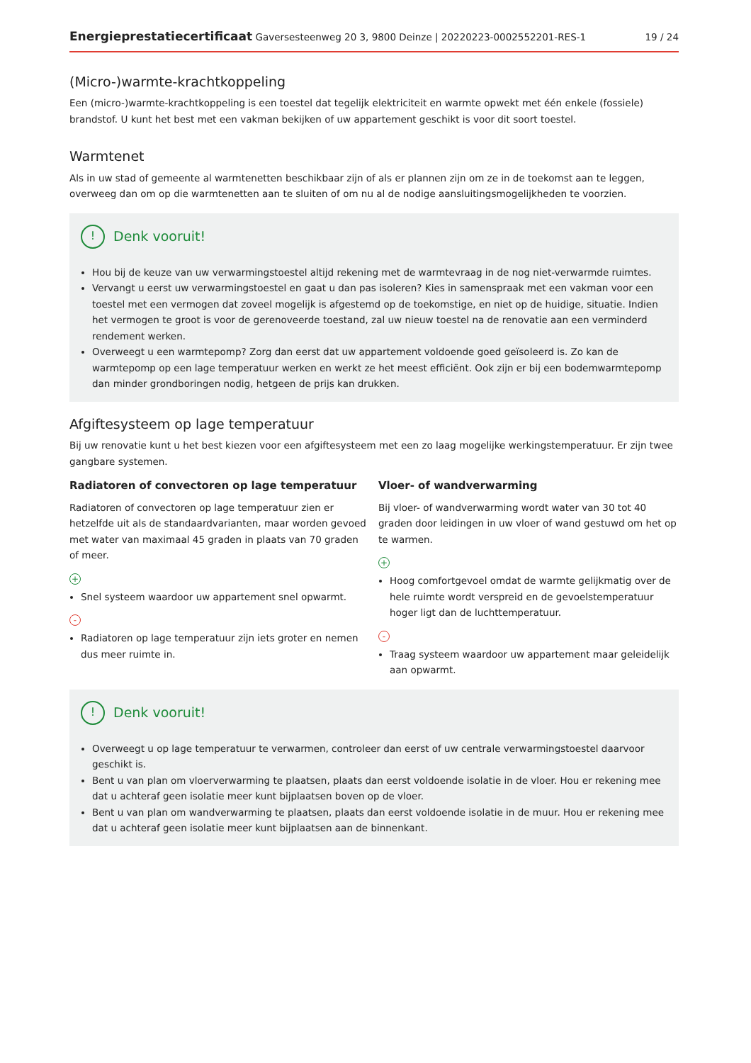Energieprestatiecertificaat Gaversesteenweg 20 3, 9800 Deinze | 20220223-0002552201-RES-1 19 / 24
(Micro-)warmte-krachtkoppeling
Een (micro-)warmte-krachtkoppeling is een toestel dat tegelijk elektriciteit en warmte opwekt met één enkele (fossiele) brandstof. U kunt het best met een vakman bekijken of uw appartement geschikt is voor dit soort toestel.
Warmtenet
Als in uw stad of gemeente al warmtenetten beschikbaar zijn of als er plannen zijn om ze in de toekomst aan te leggen, overweeg dan om op die warmtenetten aan te sluiten of om nu al de nodige aansluitingsmogelijkheden te voorzien.
! Denk vooruit!
Hou bij de keuze van uw verwarmingstoestel altijd rekening met de warmtevraag in de nog niet-verwarmde ruimtes.
Vervangt u eerst uw verwarmingstoestel en gaat u dan pas isoleren? Kies in samenspraak met een vakman voor een toestel met een vermogen dat zoveel mogelijk is afgestemd op de toekomstige, en niet op de huidige, situatie. Indien het vermogen te groot is voor de gerenoveerde toestand, zal uw nieuw toestel na de renovatie aan een verminderd rendement werken.
Overweegt u een warmtepomp? Zorg dan eerst dat uw appartement voldoende goed geïsoleerd is. Zo kan de warmtepomp op een lage temperatuur werken en werkt ze het meest efficiënt. Ook zijn er bij een bodemwarmtepomp dan minder grondboringen nodig, hetgeen de prijs kan drukken.
Afgiftesysteem op lage temperatuur
Bij uw renovatie kunt u het best kiezen voor een afgiftesysteem met een zo laag mogelijke werkingstemperatuur. Er zijn twee gangbare systemen.
Radiatoren of convectoren op lage temperatuur
Radiatoren of convectoren op lage temperatuur zien er hetzelfde uit als de standaardvarianten, maar worden gevoed met water van maximaal 45 graden in plaats van 70 graden of meer.
+
Snel systeem waardoor uw appartement snel opwarmt.
-
Radiatoren op lage temperatuur zijn iets groter en nemen dus meer ruimte in.
Vloer- of wandverwarming
Bij vloer- of wandverwarming wordt water van 30 tot 40 graden door leidingen in uw vloer of wand gestuwd om het op te warmen.
+
Hoog comfortgevoel omdat de warmte gelijkmatig over de hele ruimte wordt verspreid en de gevoelstemperatuur hoger ligt dan de luchttemperatuur.
-
Traag systeem waardoor uw appartement maar geleidelijk aan opwarmt.
! Denk vooruit!
Overweegt u op lage temperatuur te verwarmen, controleer dan eerst of uw centrale verwarmingstoestel daarvoor geschikt is.
Bent u van plan om vloerverwarming te plaatsen, plaats dan eerst voldoende isolatie in de vloer. Hou er rekening mee dat u achteraf geen isolatie meer kunt bijplaatsen boven op de vloer.
Bent u van plan om wandverwarming te plaatsen, plaats dan eerst voldoende isolatie in de muur. Hou er rekening mee dat u achteraf geen isolatie meer kunt bijplaatsen aan de binnenkant.